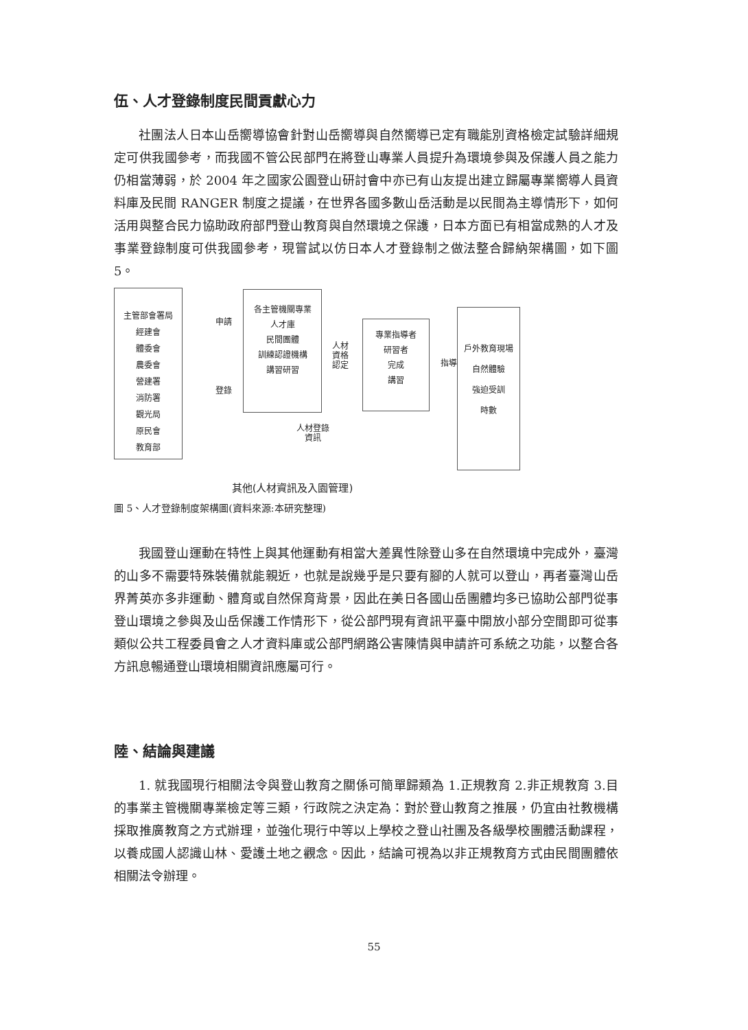伍、人才登錄制度民間貢獻心力
社團法人日本山岳嚮導協會針對山岳嚮導與自然嚮導已定有職能別資格檢定試驗詳細規定可供我國參考，而我國不管公民部門在將登山專業人員提升為環境參與及保護人員之能力仍相當薄弱，於 2004 年之國家公園登山研討會中亦已有山友提出建立歸屬專業嚮導人員資料庫及民間 RANGER 制度之提議，在世界各國多數山岳活動是以民間為主導情形下，如何活用與整合民力協助政府部門登山教育與自然環境之保護，日本方面已有相當成熟的人才及事業登錄制度可供我國參考，現嘗試以仿日本人才登錄制之做法整合歸納架構圖，如下圖 5。
主管部會署局
經建會
體委會
農委會
營建署
消防署
觀光局
原民會
教育部
申請
登錄
各主管機關專業
人才庫
民間團體
訓練認證機構
講習研習
人材
資格
認定
專業指導者
研習者
完成
講習
指導
戶外教育現場
自然體驗
強迫受訓
時數
人材登錄
資訊
其他(人材資訊及入園管理)
圖 5、人才登錄制度架構圖(資料來源:本研究整理)
我國登山運動在特性上與其他運動有相當大差異性除登山多在自然環境中完成外，臺灣的山多不需要特殊裝備就能親近，也就是說幾乎是只要有腳的人就可以登山，再者臺灣山岳界菁英亦多非運動、體育或自然保育背景，因此在美日各國山岳團體均多已協助公部門從事登山環境之參與及山岳保護工作情形下，從公部門現有資訊平臺中開放小部分空間即可從事類似公共工程委員會之人才資料庫或公部門網路公害陳情與申請許可系統之功能，以整合各方訊息暢通登山環境相關資訊應屬可行。
陸、結論與建議
1. 就我國現行相關法令與登山教育之關係可簡單歸類為 1.正規教育 2.非正規教育 3.目的事業主管機關專業檢定等三類，行政院之決定為：對於登山教育之推展，仍宜由社教機構採取推廣教育之方式辦理，並強化現行中等以上學校之登山社團及各級學校團體活動課程，以養成國人認識山林、愛護土地之觀念。因此，結論可視為以非正規教育方式由民間團體依相關法令辦理。
55